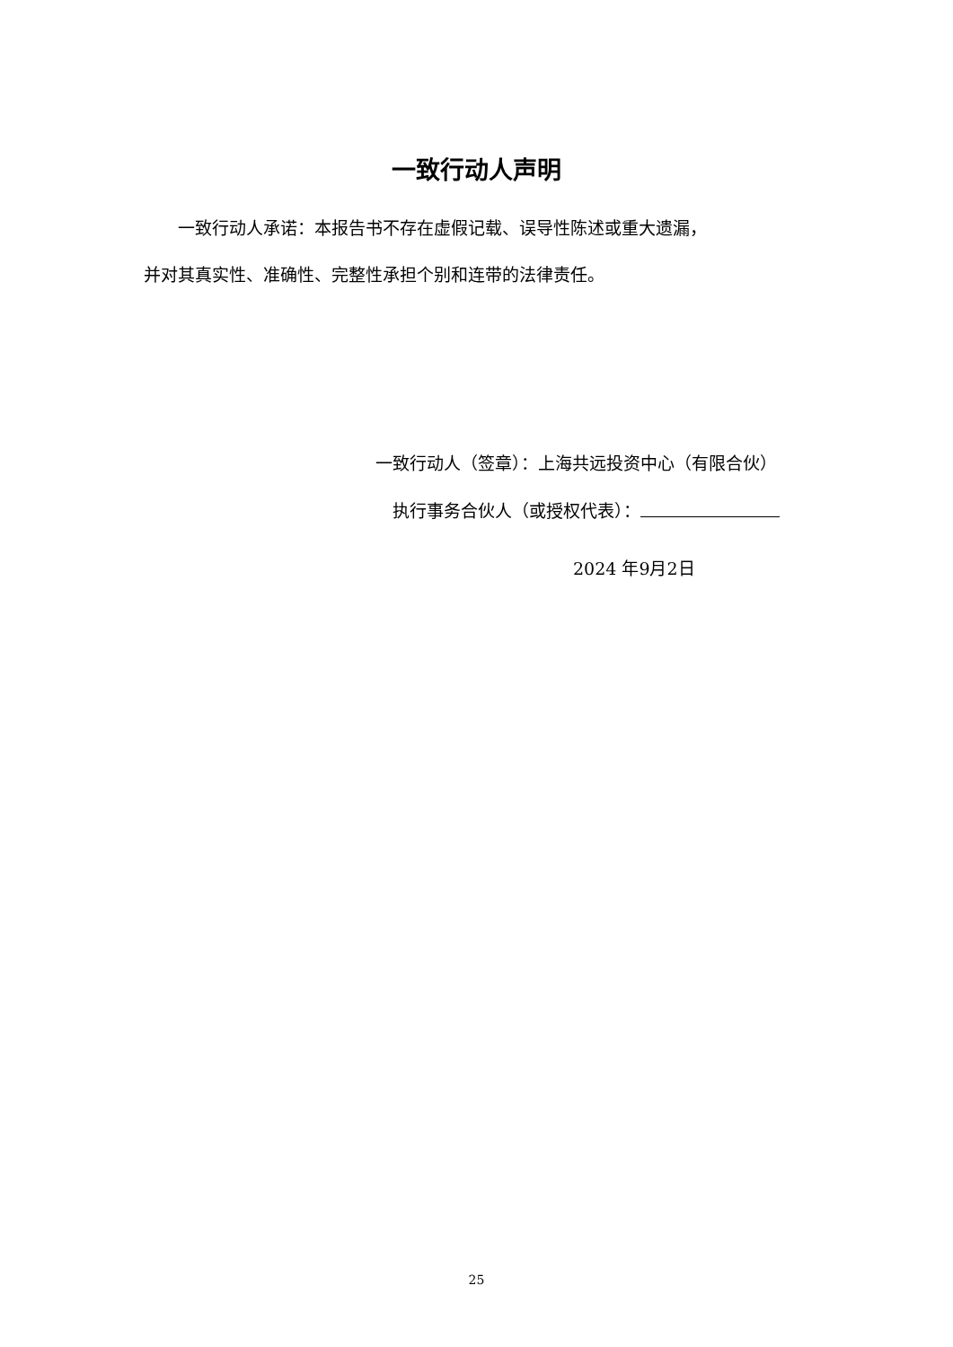一致行动人声明
　　一致行动人承诺：本报告书不存在虚假记载、误导性陈述或重大遗漏，
并对其真实性、准确性、完整性承担个别和连带的法律责任。
一致行动人（签章）：上海共远投资中心（有限合伙）
　执行事务合伙人（或授权代表）：
2024 年9月2日
25